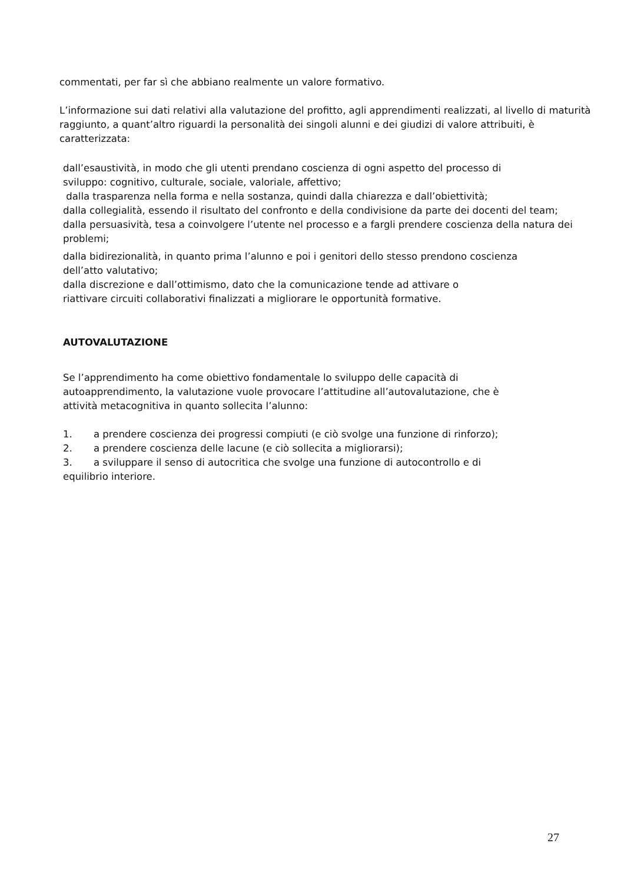commentati, per far sì che abbiano realmente un valore formativo.
L’informazione sui dati relativi alla valutazione del profitto, agli apprendimenti realizzati, al livello di maturità raggiunto, a quant’altro riguardi la personalità dei singoli alunni e dei giudizi di valore attribuiti, è caratterizzata:
dall’esaustività, in modo che gli utenti prendano coscienza di ogni aspetto del processo di
sviluppo: cognitivo, culturale, sociale, valoriale, affettivo;
dalla trasparenza nella forma e nella sostanza, quindi dalla chiarezza e dall’obiettività;
dalla collegialità, essendo il risultato del confronto e della condivisione da parte dei docenti del team;
dalla persuasività, tesa a coinvolgere l’utente nel processo e a fargli prendere coscienza della natura dei problemi;
dalla bidirezionalità, in quanto prima l’alunno e poi i genitori dello stesso prendono coscienza
dell’atto valutativo;
dalla discrezione e dall’ottimismo, dato che la comunicazione tende ad attivare o
riattivare circuiti collaborativi finalizzati a migliorare le opportunità formative.
AUTOVALUTAZIONE
Se l’apprendimento ha come obiettivo fondamentale lo sviluppo delle capacità di
autoapprendimento, la valutazione vuole provocare l’attitudine all’autovalutazione, che è
attività metacognitiva in quanto sollecita l’alunno:
1. a prendere coscienza dei progressi compiuti (e ciò svolge una funzione di rinforzo);
2. a prendere coscienza delle lacune (e ciò sollecita a migliorarsi);
3. a sviluppare il senso di autocritica che svolge una funzione di autocontrollo e di
equilibrio interiore.
27